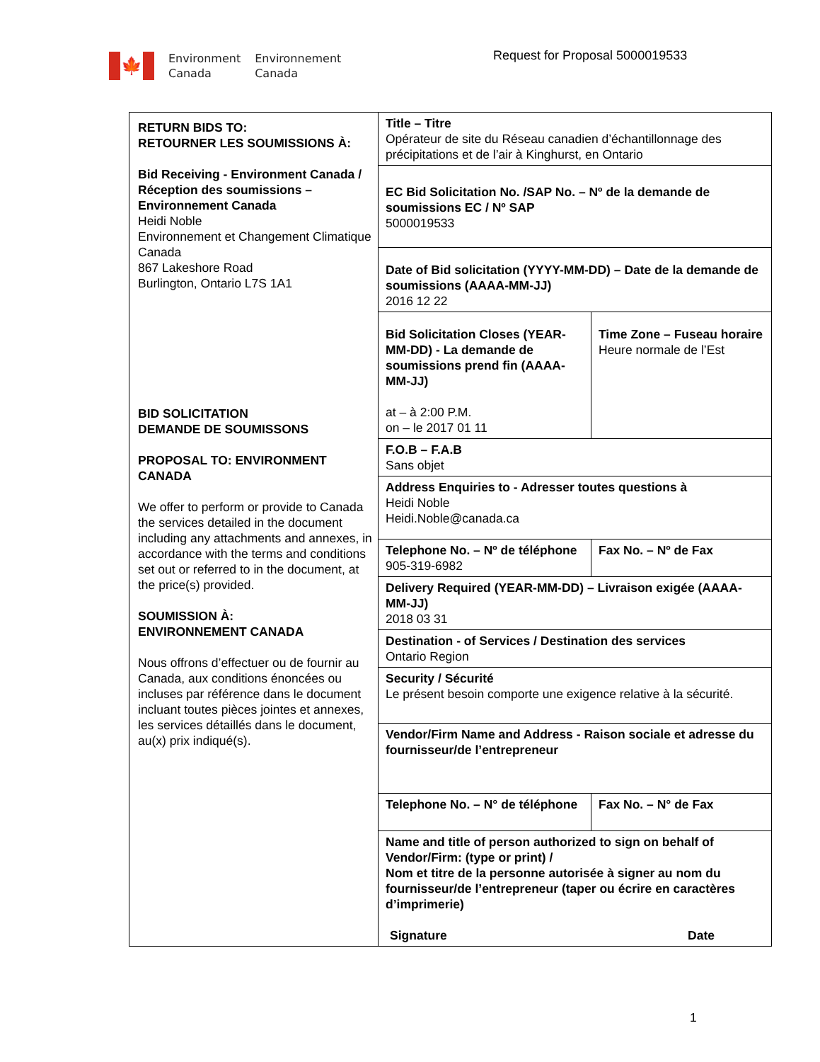🍁
Environment
Canada
Environnement
Canada
Request for Proposal 5000019533
| RETURN BIDS TO: RETOURNER LES SOUMISSIONS À: Bid Receiving - Environment Canada / Réception des soumissions – Environnement Canada Heidi Noble Environnement et Changement Climatique Canada 867 Lakeshore Road Burlington, Ontario L7S 1A1 BID SOLICITATION DEMANDE DE SOUMISSONS PROPOSAL TO: ENVIRONMENT CANADA We offer to perform or provide to Canada the services detailed in the document including any attachments and annexes, in accordance with the terms and conditions set out or referred to in the document, at the price(s) provided. SOUMISSION À: ENVIRONNEMENT CANADA Nous offrons d’effectuer ou de fournir au Canada, aux conditions énoncées ou incluses par référence dans le document incluant toutes pièces jointes et annexes, les services détaillés dans le document, au(x) prix indiqué(s). | / Title – Titre Opérateur de site du Réseau canadien d’échantillonnage des précipitations et de l’air à Kinghurst, en Ontario / / / EC Bid Solicitation No. /SAP No. – Nº de la demande de soumissions EC / Nº SAP 5000019533 / / / Date of Bid solicitation (YYYY-MM-DD) – Date de la demande de soumissions (AAAA-MM-JJ) 2016 12 22 / / / Bid Solicitation Closes (YEAR-MM-DD) - La demande de soumissions prend fin (AAAA-MM-JJ) at – à 2:00 P.M. on – le 2017 01 11 / Time Zone – Fuseau horaire Heure normale de l’Est / / F.O.B – F.A.B Sans objet / / / Address Enquiries to - Adresser toutes questions à Heidi Noble Heidi.Noble@canada.ca / / / Telephone No. – Nº de téléphone 905-319-6982 / Fax No. – Nº de Fax / / Delivery Required (YEAR-MM-DD) – Livraison exigée (AAAA-MM-JJ) 2018 03 31 / / / Destination - of Services / Destination des services Ontario Region / / / Security / Sécurité Le présent besoin comporte une exigence relative à la sécurité. / / / Vendor/Firm Name and Address - Raison sociale et adresse du fournisseur/de l’entrepreneur / / / Telephone No. – N° de téléphone / Fax No. – N° de Fax / / Name and title of person authorized to sign on behalf of Vendor/Firm: (type or print) / Nom et titre de la personne autorisée à signer au nom du fournisseur/de l’entrepreneur (taper ou écrire en caractères d’imprimerie) Signature Date / / |
1